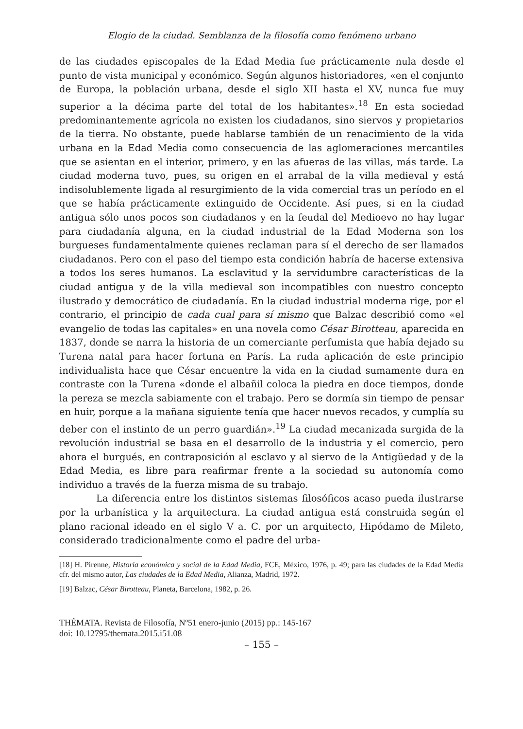Elogio de la ciudad. Semblanza de la filosofía como fenómeno urbano
de las ciudades episcopales de la Edad Media fue prácticamente nula desde el punto de vista municipal y económico. Según algunos historiadores, «en el conjunto de Europa, la población urbana, desde el siglo XII hasta el XV, nunca fue muy superior a la décima parte del total de los habitantes».<sup>18</sup> En esta sociedad predominantemente agrícola no existen los ciudadanos, sino siervos y propietarios de la tierra. No obstante, puede hablarse también de un renacimiento de la vida urbana en la Edad Media como consecuencia de las aglomeraciones mercantiles que se asientan en el interior, primero, y en las afueras de las villas, más tarde. La ciudad moderna tuvo, pues, su origen en el arrabal de la villa medieval y está indisolublemente ligada al resurgimiento de la vida comercial tras un período en el que se había prácticamente extinguido de Occidente. Así pues, si en la ciudad antigua sólo unos pocos son ciudadanos y en la feudal del Medioevo no hay lugar para ciudadanía alguna, en la ciudad industrial de la Edad Moderna son los burgueses fundamentalmente quienes reclaman para sí el derecho de ser llamados ciudadanos. Pero con el paso del tiempo esta condición habría de hacerse extensiva a todos los seres humanos. La esclavitud y la servidumbre características de la ciudad antigua y de la villa medieval son incompatibles con nuestro concepto ilustrado y democrático de ciudadanía. En la ciudad industrial moderna rige, por el contrario, el principio de cada cual para sí mismo que Balzac describió como «el evangelio de todas las capitales» en una novela como César Birotteau, aparecida en 1837, donde se narra la historia de un comerciante perfumista que había dejado su Turena natal para hacer fortuna en París. La ruda aplicación de este principio individualista hace que César encuentre la vida en la ciudad sumamente dura en contraste con la Turena «donde el albañil coloca la piedra en doce tiempos, donde la pereza se mezcla sabiamente con el trabajo. Pero se dormía sin tiempo de pensar en huir, porque a la mañana siguiente tenía que hacer nuevos recados, y cumplía su deber con el instinto de un perro guardián».<sup>19</sup> La ciudad mecanizada surgida de la revolución industrial se basa en el desarrollo de la industria y el comercio, pero ahora el burgués, en contraposición al esclavo y al siervo de la Antigüedad y de la Edad Media, es libre para reafirmar frente a la sociedad su autonomía como individuo a través de la fuerza misma de su trabajo.
La diferencia entre los distintos sistemas filosóficos acaso pueda ilustrarse por la urbanística y la arquitectura. La ciudad antigua está construida según el plano racional ideado en el siglo V a. C. por un arquitecto, Hipódamo de Mileto, considerado tradicionalmente como el padre del urba-
[18] H. Pirenne, Historia económica y social de la Edad Media, FCE, México, 1976, p. 49; para las ciudades de la Edad Media cfr. del mismo autor, Las ciudades de la Edad Media, Alianza, Madrid, 1972.
[19] Balzac, César Birotteau, Planeta, Barcelona, 1982, p. 26.
THÉMATA. Revista de Filosofía, Nº51 enero-junio (2015) pp.: 145-167
doi: 10.12795/themata.2015.i51.08
– 155 –